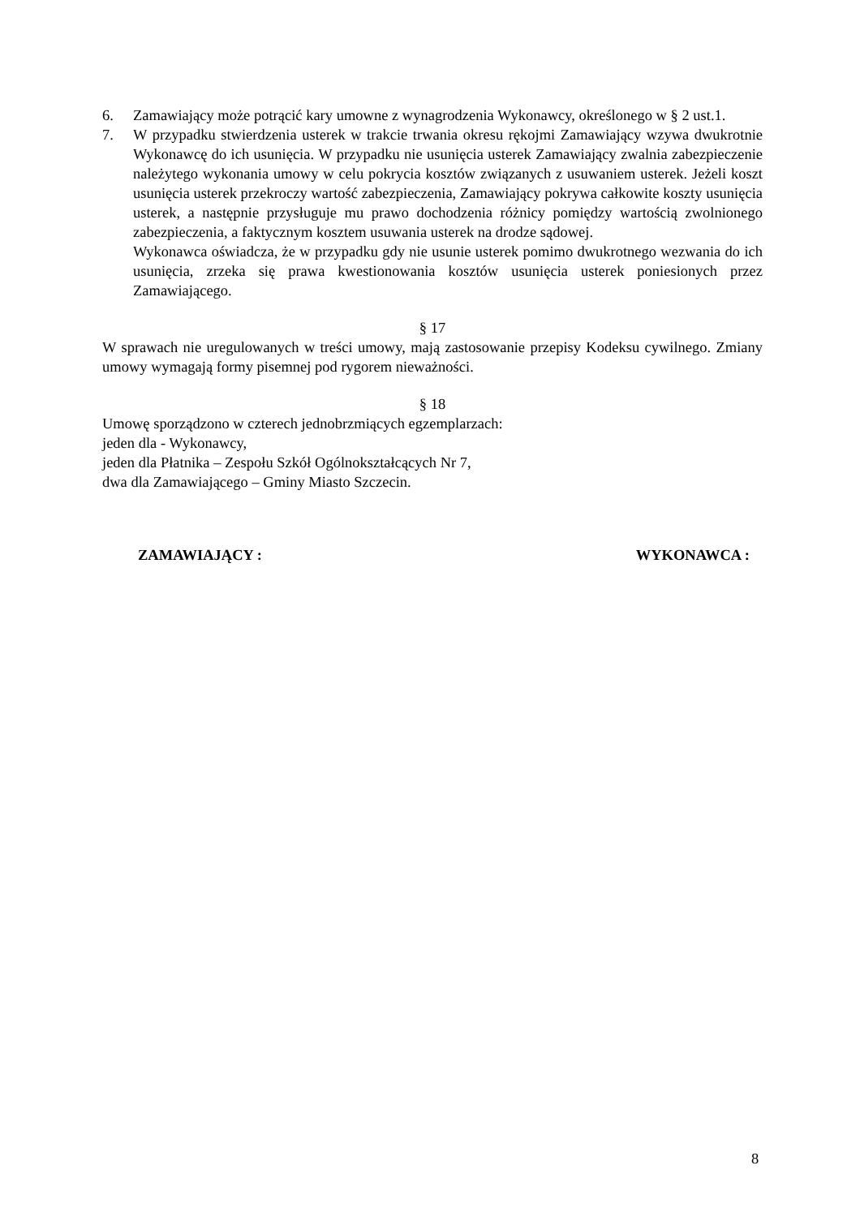6. Zamawiający może potrącić kary umowne z wynagrodzenia Wykonawcy, określonego w § 2 ust.1.
7. W przypadku stwierdzenia usterek w trakcie trwania okresu rękojmi Zamawiający wzywa dwukrotnie Wykonawcę do ich usunięcia. W przypadku nie usunięcia usterek Zamawiający zwalnia zabezpieczenie należytego wykonania umowy w celu pokrycia kosztów związanych z usuwaniem usterek. Jeżeli koszt usunięcia usterek przekroczy wartość zabezpieczenia, Zamawiający pokrywa całkowite koszty usunięcia usterek, a następnie przysługuje mu prawo dochodzenia różnicy pomiędzy wartością zwolnionego zabezpieczenia, a faktycznym kosztem usuwania usterek na drodze sądowej.
Wykonawca oświadcza, że w przypadku gdy nie usunie usterek pomimo dwukrotnego wezwania do ich usunięcia, zrzeka się prawa kwestionowania kosztów usunięcia usterek poniesionych przez Zamawiającego.
§ 17
W sprawach nie uregulowanych w treści umowy, mają zastosowanie przepisy Kodeksu cywilnego. Zmiany umowy wymagają formy pisemnej pod rygorem nieważności.
§ 18
Umowę sporządzono w czterech jednobrzmiących egzemplarzach:
jeden dla - Wykonawcy,
jeden dla Płatnika – Zespołu Szkół Ogólnokształcących Nr 7,
dwa dla Zamawiającego – Gminy Miasto Szczecin.
ZAMAWIAJĄCY : WYKONAWCA :
8